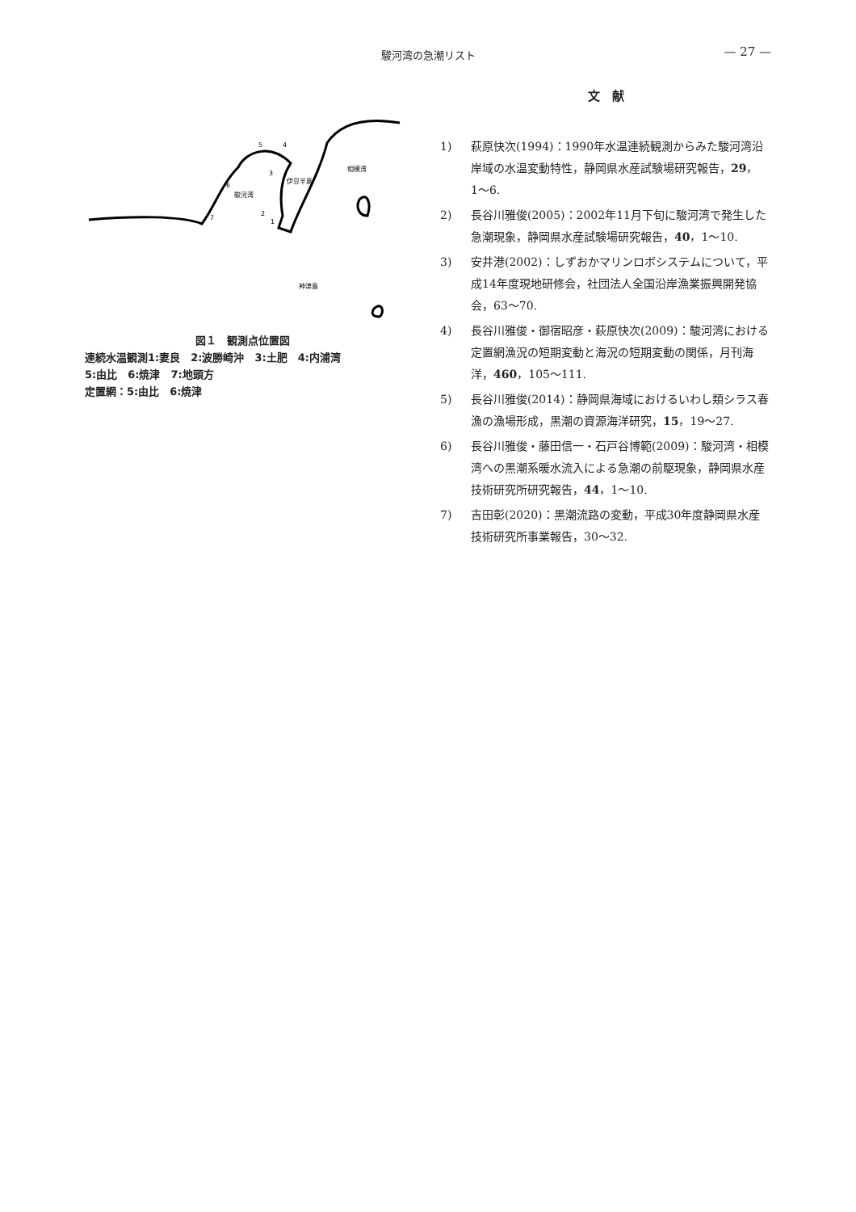駿河湾の急潮リスト
— 27 —
5
4
3
伊豆半島
相模湾
6
駿河湾
7
2
1
神津島
図１　観測点位置図
連続水温観測1:妻良　2:波勝崎沖　3:土肥　4:内浦湾
5:由比　6:焼津　7:地頭方
定置網：5:由比　6:焼津
文　献
1) 萩原快次(1994)：1990年水温連続観測からみた駿河湾沿岸域の水温変動特性，静岡県水産試験場研究報告，29，1〜6.
2) 長谷川雅俊(2005)：2002年11月下旬に駿河湾で発生した急潮現象，静岡県水産試験場研究報告，40，1〜10.
3) 安井港(2002)：しずおかマリンロボシステムについて，平成14年度現地研修会，社団法人全国沿岸漁業振興開発協会，63〜70.
4) 長谷川雅俊・御宿昭彦・萩原快次(2009)：駿河湾における定置網漁況の短期変動と海況の短期変動の関係，月刊海洋，460，105〜111.
5) 長谷川雅俊(2014)：静岡県海域におけるいわし類シラス春漁の漁場形成，黒潮の資源海洋研究，15，19〜27.
6) 長谷川雅俊・藤田信一・石戸谷博範(2009)：駿河湾・相模湾への黒潮系暖水流入による急潮の前駆現象，静岡県水産技術研究所研究報告，44，1〜10.
7) 吉田彰(2020)：黒潮流路の変動，平成30年度静岡県水産技術研究所事業報告，30〜32.